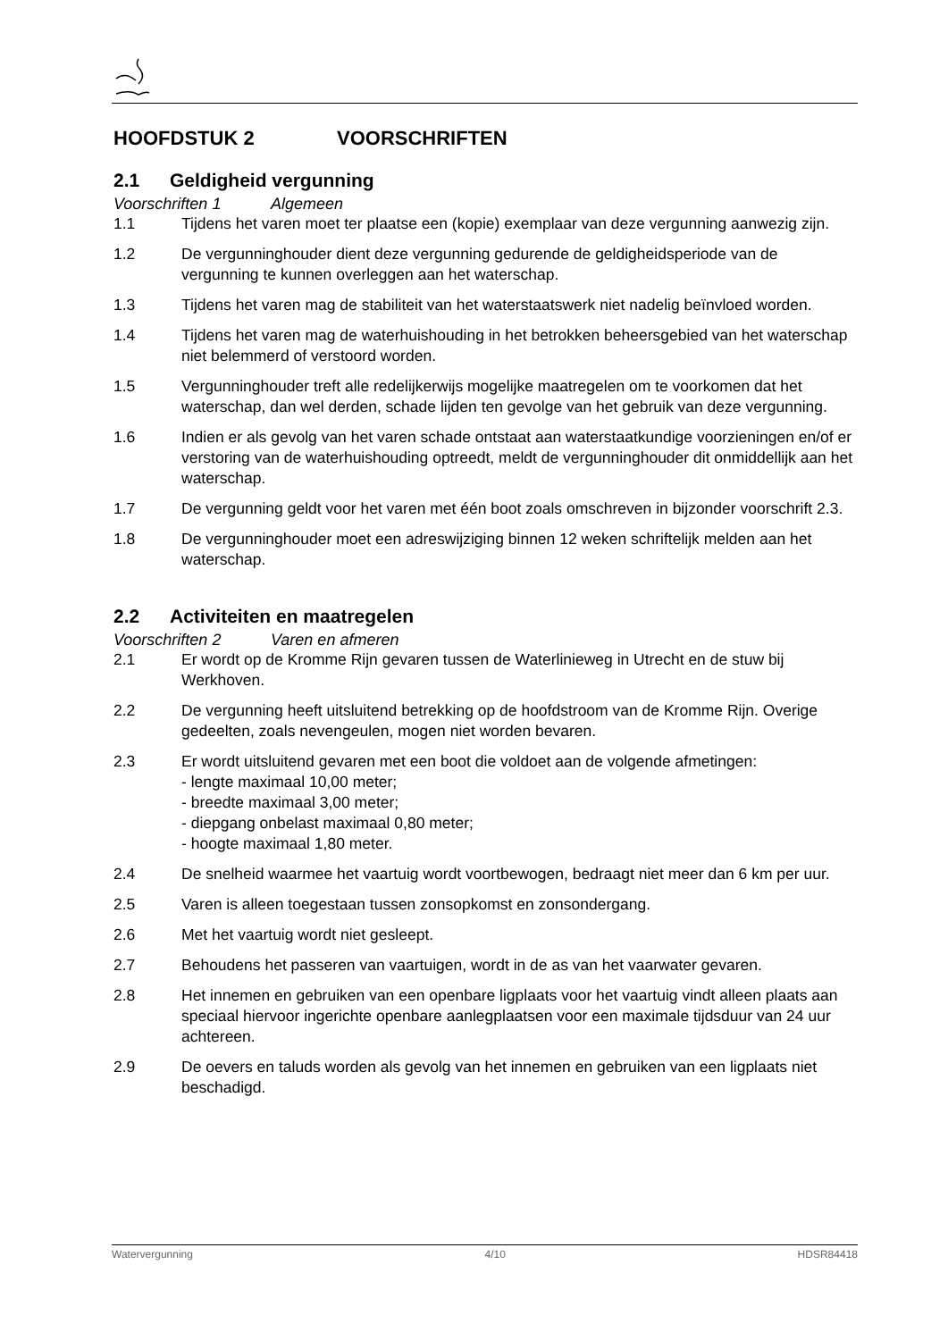HOOFDSTUK 2 VOORSCHRIFTEN
2.1 Geldigheid vergunning
Voorschriften 1 Algemeen
1.1 Tijdens het varen moet ter plaatse een (kopie) exemplaar van deze vergunning aanwezig zijn.
1.2 De vergunninghouder dient deze vergunning gedurende de geldigheidsperiode van de vergunning te kunnen overleggen aan het waterschap.
1.3 Tijdens het varen mag de stabiliteit van het waterstaatswerk niet nadelig beïnvloed worden.
1.4 Tijdens het varen mag de waterhuishouding in het betrokken beheersgebied van het waterschap niet belemmerd of verstoord worden.
1.5 Vergunninghouder treft alle redelijkerwijs mogelijke maatregelen om te voorkomen dat het waterschap, dan wel derden, schade lijden ten gevolge van het gebruik van deze vergunning.
1.6 Indien er als gevolg van het varen schade ontstaat aan waterstaatkundige voorzieningen en/of er verstoring van de waterhuishouding optreedt, meldt de vergunninghouder dit onmiddellijk aan het waterschap.
1.7 De vergunning geldt voor het varen met één boot zoals omschreven in bijzonder voorschrift 2.3.
1.8 De vergunninghouder moet een adreswijziging binnen 12 weken schriftelijk melden aan het waterschap.
2.2 Activiteiten en maatregelen
Voorschriften 2 Varen en afmeren
2.1 Er wordt op de Kromme Rijn gevaren tussen de Waterlinieweg in Utrecht en de stuw bij Werkhoven.
2.2 De vergunning heeft uitsluitend betrekking op de hoofdstroom van de Kromme Rijn. Overige gedeelten, zoals nevengeulen, mogen niet worden bevaren.
2.3 Er wordt uitsluitend gevaren met een boot die voldoet aan de volgende afmetingen:
- lengte maximaal 10,00 meter;
- breedte maximaal 3,00 meter;
- diepgang onbelast maximaal 0,80 meter;
- hoogte maximaal 1,80 meter.
2.4 De snelheid waarmee het vaartuig wordt voortbewogen, bedraagt niet meer dan 6 km per uur.
2.5 Varen is alleen toegestaan tussen zonsopkomst en zonsondergang.
2.6 Met het vaartuig wordt niet gesleept.
2.7 Behoudens het passeren van vaartuigen, wordt in de as van het vaarwater gevaren.
2.8 Het innemen en gebruiken van een openbare ligplaats voor het vaartuig vindt alleen plaats aan speciaal hiervoor ingerichte openbare aanlegplaatsen voor een maximale tijdsduur van 24 uur achtereen.
2.9 De oevers en taluds worden als gevolg van het innemen en gebruiken van een ligplaats niet beschadigd.
Watervergunning 4/10 HDSR84418